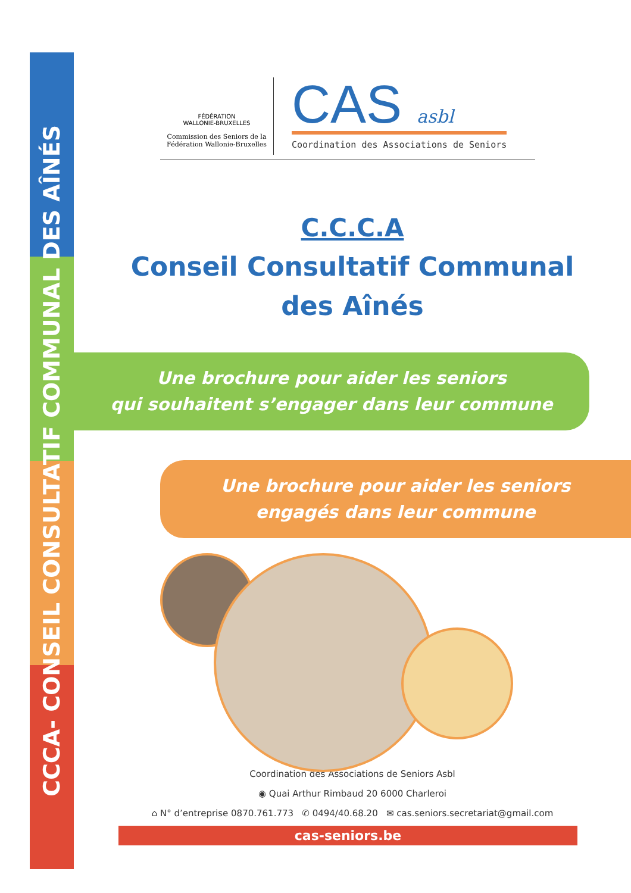CCCA- CONSEIL CONSULTATIF COMMUNAL DES AÎNÉS
FÉDÉRATION
WALLONIE-BRUXELLES
Commission des Seniors de la Fédération Wallonie-Bruxelles
CAS asbl
Coordination des Associations de Seniors
C.C.C.A
Conseil Consultatif Communal
des Aînés
Une brochure pour aider les seniors
qui souhaitent s’engager dans leur commune
Une brochure pour aider les seniors
engagés dans leur commune
Coordination des Associations de Seniors Asbl
◉ Quai Arthur Rimbaud 20 6000 Charleroi
⌂ N° d’entreprise 0870.761.773 ✆ 0494/40.68.20 ✉ cas.seniors.secretariat@gmail.com
cas-seniors.be